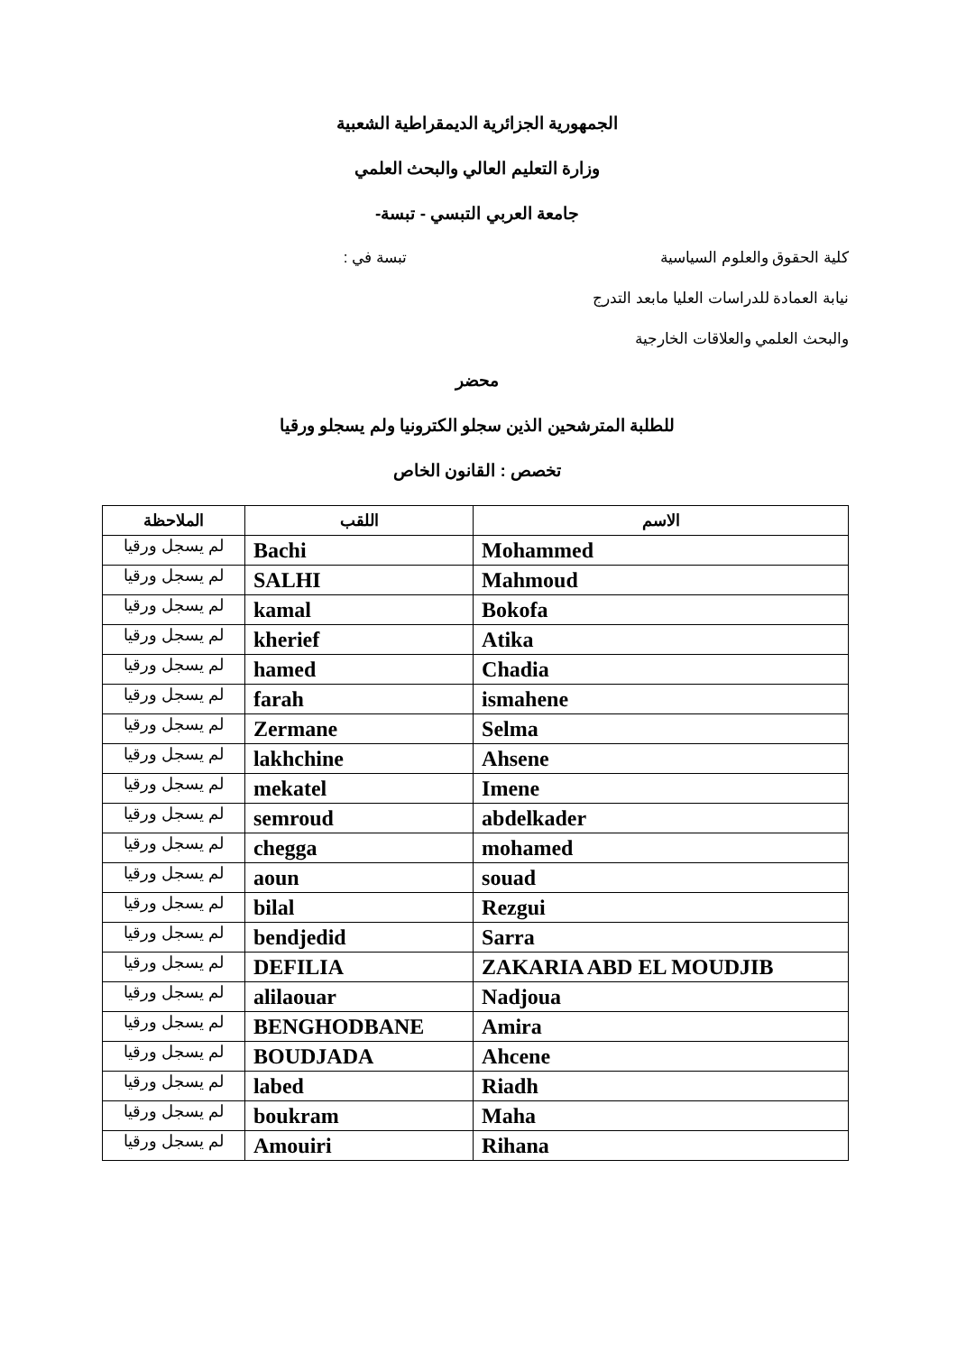الجمهورية الجزائرية الديمقراطية الشعبية
وزارة التعليم العالي والبحث العلمي
جامعة العربي التبسي - تبسة-
كلية الحقوق والعلوم السياسية تبسة في :
نيابة العمادة للدراسات العليا مابعد التدرج
والبحث العلمي والعلاقات الخارجية
محضر
للطلبة المترشحين الذين سجلو الكترونيا ولم يسجلو ورقيا
تخصص : القانون الخاص
| الاسم | اللقب | الملاحظة |
| --- | --- | --- |
| Mohammed | Bachi | لم يسجل ورقيا |
| Mahmoud | SALHI | لم يسجل ورقيا |
| Bokofa | kamal | لم يسجل ورقيا |
| Atika | kherief | لم يسجل ورقيا |
| Chadia | hamed | لم يسجل ورقيا |
| ismahene | farah | لم يسجل ورقيا |
| Selma | Zermane | لم يسجل ورقيا |
| Ahsene | lakhchine | لم يسجل ورقيا |
| Imene | mekatel | لم يسجل ورقيا |
| abdelkader | semroud | لم يسجل ورقيا |
| mohamed | chegga | لم يسجل ورقيا |
| souad | aoun | لم يسجل ورقيا |
| Rezgui | bilal | لم يسجل ورقيا |
| Sarra | bendjedid | لم يسجل ورقيا |
| ZAKARIA ABD EL MOUDJIB | DEFILIA | لم يسجل ورقيا |
| Nadjoua | alilaouar | لم يسجل ورقيا |
| Amira | BENGHODBANE | لم يسجل ورقيا |
| Ahcene | BOUDJADA | لم يسجل ورقيا |
| Riadh | labed | لم يسجل ورقيا |
| Maha | boukram | لم يسجل ورقيا |
| Rihana | Amouiri | لم يسجل ورقيا |